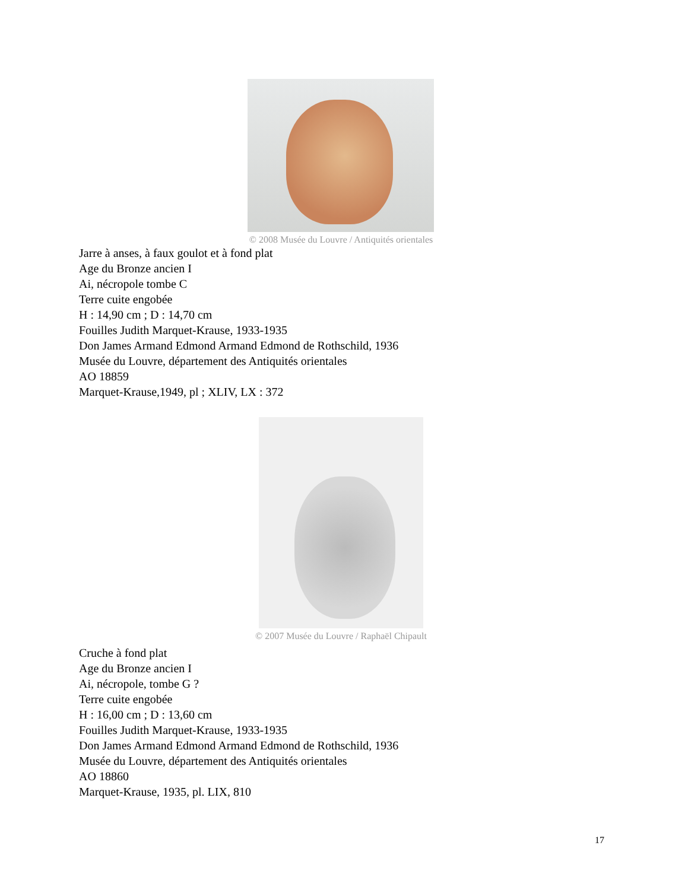© 2008 Musée du Louvre / Antiquités orientales
Jarre à anses, à faux goulot et à fond plat
Age du Bronze ancien I
Ai, nécropole tombe C
Terre cuite engobée
H : 14,90 cm ; D : 14,70 cm
Fouilles Judith Marquet-Krause, 1933-1935
Don James Armand Edmond Armand Edmond de Rothschild, 1936
Musée du Louvre, département des Antiquités orientales
AO 18859
Marquet-Krause,1949, pl ; XLIV, LX : 372
© 2007 Musée du Louvre / Raphaël Chipault
Cruche à fond plat
Age du Bronze ancien I
Ai, nécropole, tombe G ?
Terre cuite engobée
H : 16,00 cm ; D : 13,60 cm
Fouilles Judith Marquet-Krause, 1933-1935
Don James Armand Edmond Armand Edmond de Rothschild, 1936
Musée du Louvre, département des Antiquités orientales
AO 18860
Marquet-Krause, 1935, pl. LIX, 810
17